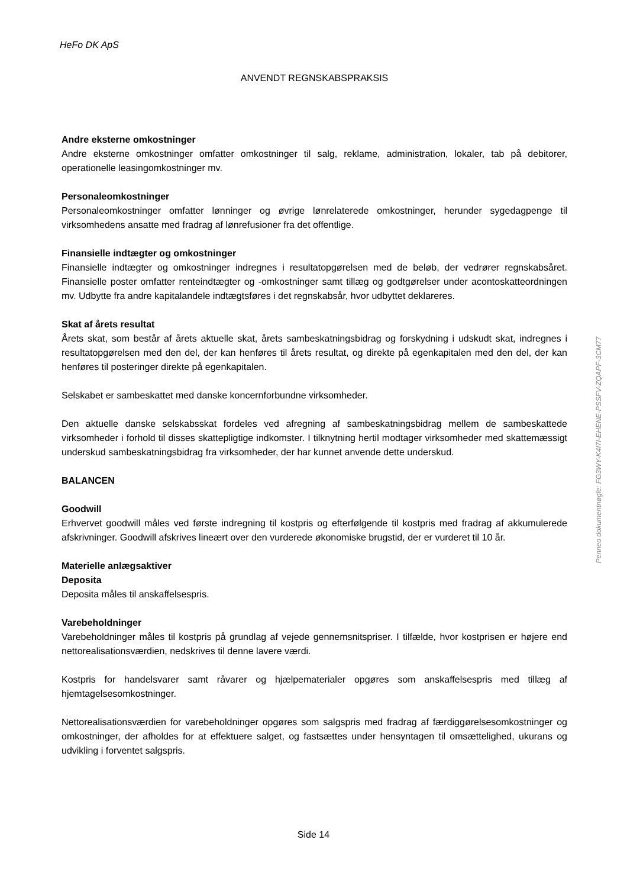HeFo DK ApS
ANVENDT REGNSKABSPRAKSIS
Andre eksterne omkostninger
Andre eksterne omkostninger omfatter omkostninger til salg, reklame, administration, lokaler, tab på debitorer, operationelle leasingomkostninger mv.
Personaleomkostninger
Personaleomkostninger omfatter lønninger og øvrige lønrelaterede omkostninger, herunder sygedagpenge til virksomhedens ansatte med fradrag af lønrefusioner fra det offentlige.
Finansielle indtægter og omkostninger
Finansielle indtægter og omkostninger indregnes i resultatopgørelsen med de beløb, der vedrører regnskabsåret. Finansielle poster omfatter renteindtægter og -omkostninger samt tillæg og godtgørelser under acontoskatteordningen mv. Udbytte fra andre kapitalandele indtægtsføres i det regnskabsår, hvor udbyttet deklareres.
Skat af årets resultat
Årets skat, som består af årets aktuelle skat, årets sambeskatningsbidrag og forskydning i udskudt skat, indregnes i resultatopgørelsen med den del, der kan henføres til årets resultat, og direkte på egenkapitalen med den del, der kan henføres til posteringer direkte på egenkapitalen.
Selskabet er sambeskattet med danske koncernforbundne virksomheder.
Den aktuelle danske selskabsskat fordeles ved afregning af sambeskatningsbidrag mellem de sambeskattede virksomheder i forhold til disses skattepligtige indkomster. I tilknytning hertil modtager virksomheder med skattemæssigt underskud sambeskatningsbidrag fra virksomheder, der har kunnet anvende dette underskud.
BALANCEN
Goodwill
Erhvervet goodwill måles ved første indregning til kostpris og efterfølgende til kostpris med fradrag af akkumulerede afskrivninger. Goodwill afskrives lineært over den vurderede økonomiske brugstid, der er vurderet til 10 år.
Materielle anlægsaktiver
Deposita
Deposita måles til anskaffelsespris.
Varebeholdninger
Varebeholdninger måles til kostpris på grundlag af vejede gennemsnitspriser. I tilfælde, hvor kostprisen er højere end nettorealisationsværdien, nedskrives til denne lavere værdi.
Kostpris for handelsvarer samt råvarer og hjælpematerialer opgøres som anskaffelsespris med tillæg af hjemtagelsesomkostninger.
Nettorealisationsværdien for varebeholdninger opgøres som salgspris med fradrag af færdiggørelsesomkostninger og omkostninger, der afholdes for at effektuere salget, og fastsættes under hensyntagen til omsættelighed, ukurans og udvikling i forventet salgspris.
Side 14
Penneo dokumentnøgle: FG3WY-K4I7I-EHENE-PSSFV-ZQAPF-3CM77